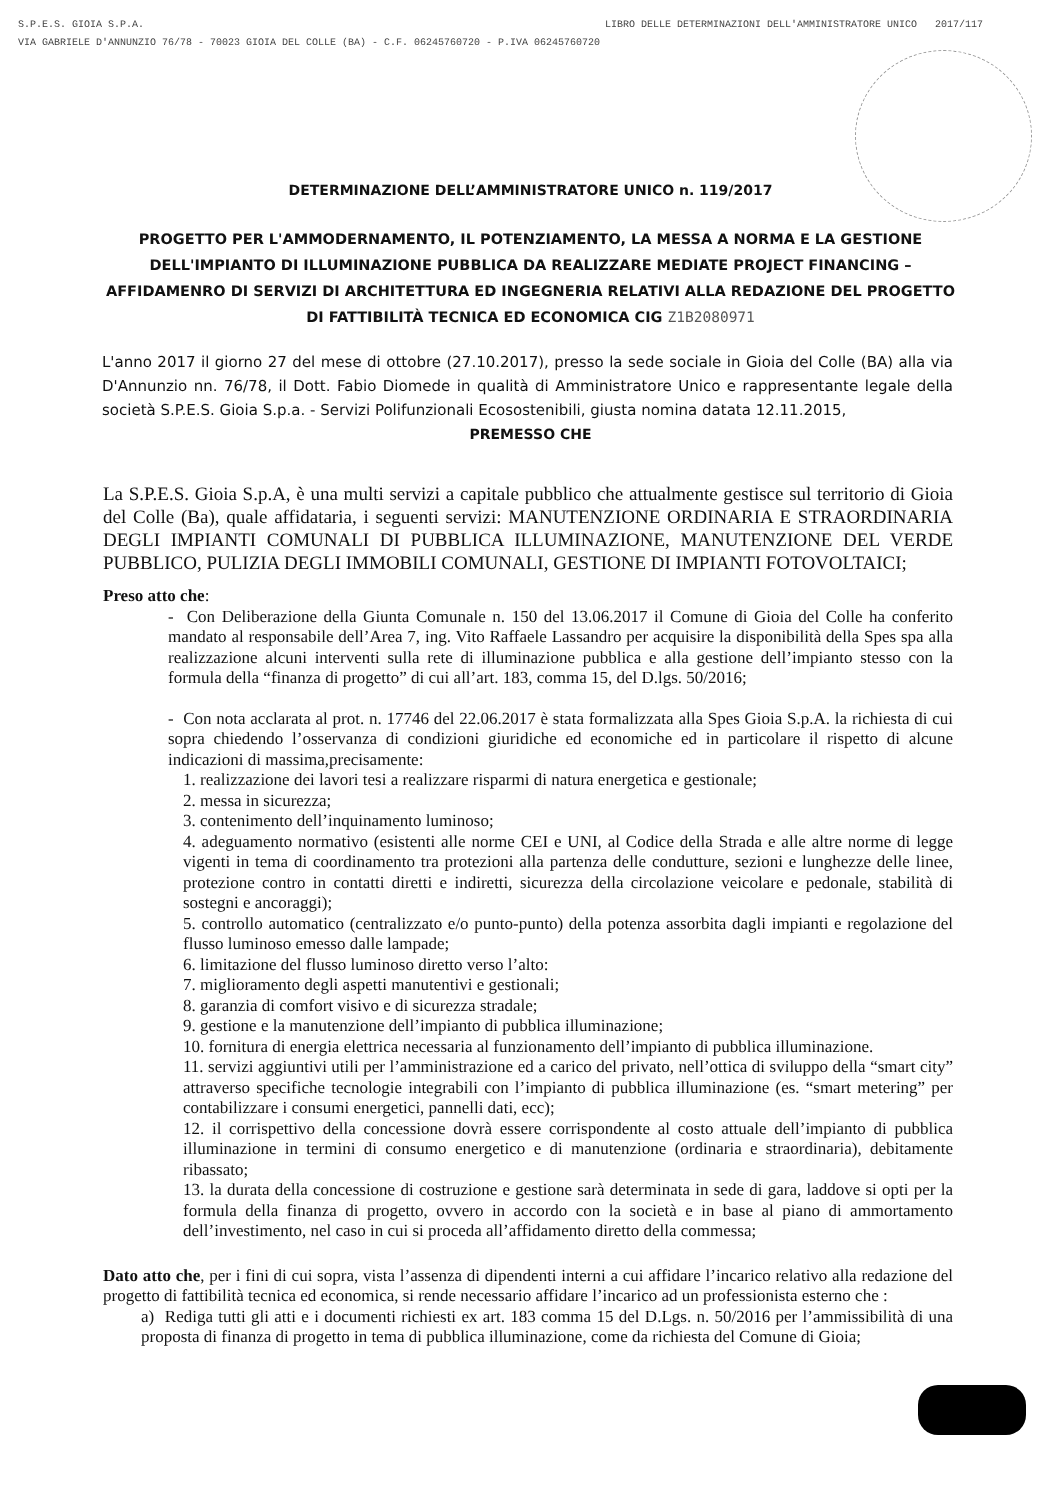LIBRO DELLE DETERMINAZIONI DELL'AMMINISTRATORE UNICO 2017/117 S.P.E.S. GIOIA S.P.A.
VIA GABRIELE D'ANNUNZIO 76/78 - 70023 GIOIA DEL COLLE (BA) - C.F. 06245760720 - P.IVA 06245760720
DETERMINAZIONE DELL’AMMINISTRATORE UNICO n. 119/2017
PROGETTO PER L'AMMODERNAMENTO, IL POTENZIAMENTO, LA MESSA A NORMA E LA GESTIONE DELL'IMPIANTO DI ILLUMINAZIONE PUBBLICA DA REALIZZARE MEDIATE PROJECT FINANCING – AFFIDAMENRO DI SERVIZI DI ARCHITETTURA ED INGEGNERIA RELATIVI ALLA REDAZIONE DEL PROGETTO DI FATTIBILITÀ TECNICA ED ECONOMICA CIG Z1B2080971
L'anno 2017 il giorno 27 del mese di ottobre (27.10.2017), presso la sede sociale in Gioia del Colle (BA) alla via D'Annunzio nn. 76/78, il Dott. Fabio Diomede in qualità di Amministratore Unico e rappresentante legale della società S.P.E.S. Gioia S.p.a. - Servizi Polifunzionali Ecosostenibili, giusta nomina datata 12.11.2015,
PREMESSO CHE
La S.P.E.S. Gioia S.p.A, è una multi servizi a capitale pubblico che attualmente gestisce sul territorio di Gioia del Colle (Ba), quale affidataria, i seguenti servizi: MANUTENZIONE ORDINARIA E STRAORDINARIA DEGLI IMPIANTI COMUNALI DI PUBBLICA ILLUMINAZIONE, MANUTENZIONE DEL VERDE PUBBLICO, PULIZIA DEGLI IMMOBILI COMUNALI, GESTIONE DI IMPIANTI FOTOVOLTAICI;
Preso atto che:
- Con Deliberazione della Giunta Comunale n. 150 del 13.06.2017 il Comune di Gioia del Colle ha conferito mandato al responsabile dell’Area 7, ing. Vito Raffaele Lassandro per acquisire la disponibilità della Spes spa alla realizzazione alcuni interventi sulla rete di illuminazione pubblica e alla gestione dell’impianto stesso con la formula della “finanza di progetto” di cui all’art. 183, comma 15, del D.lgs. 50/2016;
- Con nota acclarata al prot. n. 17746 del 22.06.2017 è stata formalizzata alla Spes Gioia S.p.A. la richiesta di cui sopra chiedendo l’osservanza di condizioni giuridiche ed economiche ed in particolare il rispetto di alcune indicazioni di massima,precisamente:
1. realizzazione dei lavori tesi a realizzare risparmi di natura energetica e gestionale;
2. messa in sicurezza;
3. contenimento dell’inquinamento luminoso;
4. adeguamento normativo (esistenti alle norme CEI e UNI, al Codice della Strada e alle altre norme di legge vigenti in tema di coordinamento tra protezioni alla partenza delle condutture, sezioni e lunghezze delle linee, protezione contro in contatti diretti e indiretti, sicurezza della circolazione veicolare e pedonale, stabilità di sostegni e ancoraggi);
5. controllo automatico (centralizzato e/o punto-punto) della potenza assorbita dagli impianti e regolazione del flusso luminoso emesso dalle lampade;
6. limitazione del flusso luminoso diretto verso l’alto:
7. miglioramento degli aspetti manutentivi e gestionali;
8. garanzia di comfort visivo e di sicurezza stradale;
9. gestione e la manutenzione dell’impianto di pubblica illuminazione;
10. fornitura di energia elettrica necessaria al funzionamento dell’impianto di pubblica illuminazione.
11. servizi aggiuntivi utili per l’amministrazione ed a carico del privato, nell’ottica di sviluppo della “smart city” attraverso specifiche tecnologie integrabili con l’impianto di pubblica illuminazione (es. “smart metering” per contabilizzare i consumi energetici, pannelli dati, ecc);
12. il corrispettivo della concessione dovrà essere corrispondente al costo attuale dell’impianto di pubblica illuminazione in termini di consumo energetico e di manutenzione (ordinaria e straordinaria), debitamente ribassato;
13. la durata della concessione di costruzione e gestione sarà determinata in sede di gara, laddove si opti per la formula della finanza di progetto, ovvero in accordo con la società e in base al piano di ammortamento dell’investimento, nel caso in cui si proceda all’affidamento diretto della commessa;
Dato atto che, per i fini di cui sopra, vista l’assenza di dipendenti interni a cui affidare l’incarico relativo alla redazione del progetto di fattibilità tecnica ed economica, si rende necessario affidare l’incarico ad un professionista esterno che :
a) Rediga tutti gli atti e i documenti richiesti ex art. 183 comma 15 del D.Lgs. n. 50/2016 per l’ammissibilità di una proposta di finanza di progetto in tema di pubblica illuminazione, come da richiesta del Comune di Gioia;